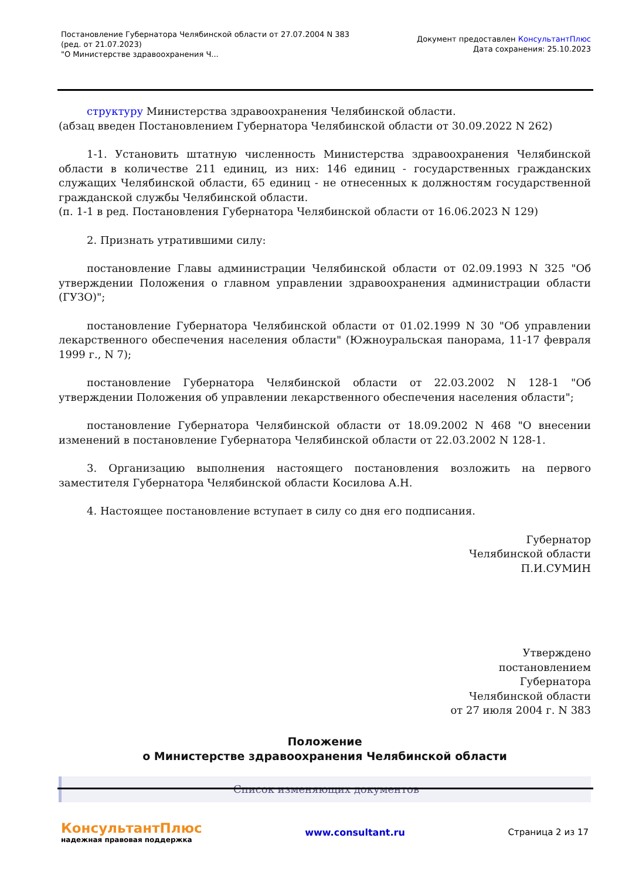Постановление Губернатора Челябинской области от 27.07.2004 N 383
(ред. от 21.07.2023)
"О Министерстве здравоохранения Ч...
Документ предоставлен КонсультантПлюс
Дата сохранения: 25.10.2023
структуру Министерства здравоохранения Челябинской области.
(абзац введен Постановлением Губернатора Челябинской области от 30.09.2022 N 262)
1-1. Установить штатную численность Министерства здравоохранения Челябинской области в количестве 211 единиц, из них: 146 единиц - государственных гражданских служащих Челябинской области, 65 единиц - не отнесенных к должностям государственной гражданской службы Челябинской области.
(п. 1-1 в ред. Постановления Губернатора Челябинской области от 16.06.2023 N 129)
2. Признать утратившими силу:
постановление Главы администрации Челябинской области от 02.09.1993 N 325 "Об утверждении Положения о главном управлении здравоохранения администрации области (ГУЗО)";
постановление Губернатора Челябинской области от 01.02.1999 N 30 "Об управлении лекарственного обеспечения населения области" (Южноуральская панорама, 11-17 февраля 1999 г., N 7);
постановление Губернатора Челябинской области от 22.03.2002 N 128-1 "Об утверждении Положения об управлении лекарственного обеспечения населения области";
постановление Губернатора Челябинской области от 18.09.2002 N 468 "О внесении изменений в постановление Губернатора Челябинской области от 22.03.2002 N 128-1.
3. Организацию выполнения настоящего постановления возложить на первого заместителя Губернатора Челябинской области Косилова А.Н.
4. Настоящее постановление вступает в силу со дня его подписания.
Губернатор
Челябинской области
П.И.СУМИН
Утверждено
постановлением
Губернатора
Челябинской области
от 27 июля 2004 г. N 383
Положение
о Министерстве здравоохранения Челябинской области
Список изменяющих документов
КонсультантПлюс
надежная правовая поддержка
www.consultant.ru Страница 2 из 17